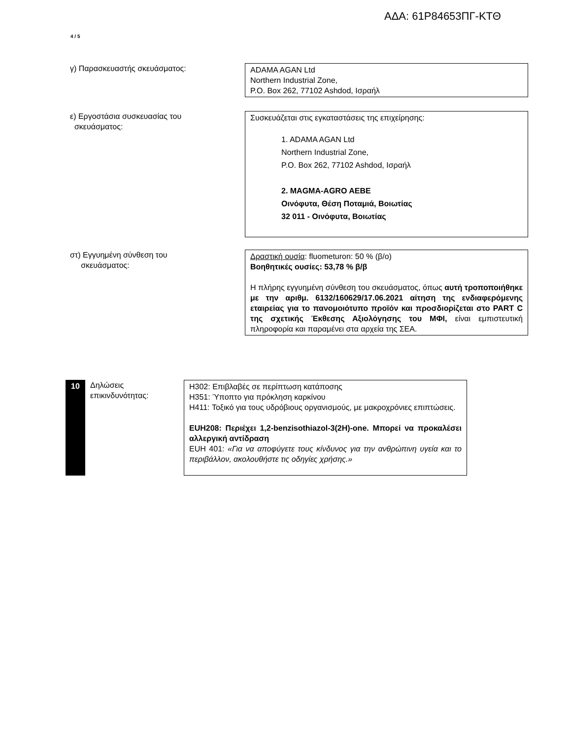ΑΔΑ: 61Ρ84653ΠΓ-ΚΤΘ
4 / 5
γ) Παρασκευαστής σκευάσματος: ADAMA AGAN Ltd
Northern Industrial Zone,
P.O. Box 262, 77102 Ashdod, Ισραήλ
ε) Εργοστάσια συσκευασίας του
σκευάσματος:
Συσκευάζεται στις εγκαταστάσεις της επιχείρησης:
1. ADAMA AGAN Ltd
Northern Industrial Zone,
P.O. Box 262, 77102 Ashdod, Ισραήλ
2. MAGMA-AGRO AEBE
Οινόφυτα, Θέση Ποταμιά, Βοιωτίας
32 011 - Οινόφυτα, Βοιωτίας
στ) Εγγυημένη σύνθεση του
σκευάσματος:
Δραστική ουσία: fluometuron: 50 % (β/ο)
Βοηθητικές ουσίες: 53,78 % β/β
Η πλήρης εγγυημένη σύνθεση του σκευάσματος, όπως αυτή τροποποιήθηκε με την αριθμ. 6132/160629/17.06.2021 αίτηση της ενδιαφερόμενης εταιρείας για το πανομοιότυπο προϊόν και προσδιορίζεται στο PART C της σχετικής Έκθεσης Αξιολόγησης του ΜΦΙ, είναι εμπιστευτική πληροφορία και παραμένει στα αρχεία της ΣΕΑ.
10
Δηλώσεις
επικινδυνότητας:
H302: Επιβλαβές σε περίπτωση κατάποσης
H351: Ύποπτο για πρόκληση καρκίνου
H411: Τοξικό για τους υδρόβιους οργανισμούς, με μακροχρόνιες επιπτώσεις.
EUH208: Περιέχει 1,2-benzisothiazol-3(2H)-one. Μπορεί να προκαλέσει αλλεργική αντίδραση
EUH 401: «Για να αποφύγετε τους κίνδυνος για την ανθρώπινη υγεία και το περιβάλλον, ακολουθήστε τις οδηγίες χρήσης.»